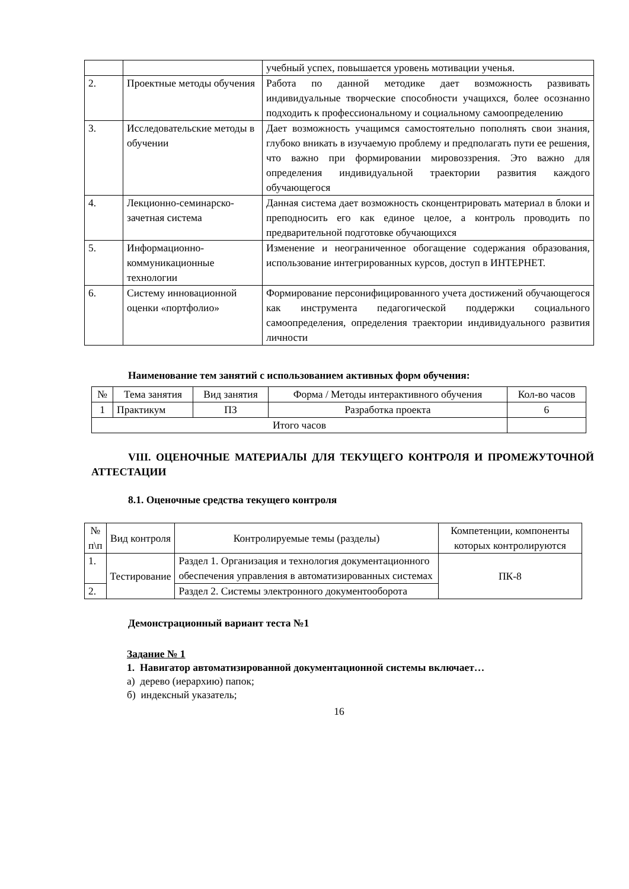| | | учебный успех, повышается уровень мотивации ученья. |
| 2. | Проектные методы обучения | Работа по данной методике дает возможность развивать индивидуальные творческие способности учащихся, более осознанно подходить к профессиональному и социальному самоопределению |
| 3. | Исследовательские методы в обучении | Дает возможность учащимся самостоятельно пополнять свои знания, глубоко вникать в изучаемую проблему и предполагать пути ее решения, что важно при формировании мировоззрения. Это важно для определения индивидуальной траектории развития каждого обучающегося |
| 4. | Лекционно-семинарско-зачетная система | Данная система дает возможность сконцентрировать материал в блоки и преподносить его как единое целое, а контроль проводить по предварительной подготовке обучающихся |
| 5. | Информационно-коммуникационные технологии | Изменение и неограниченное обогащение содержания образования, использование интегрированных курсов, доступ в ИНТЕРНЕТ. |
| 6. | Систему инновационной оценки «портфолио» | Формирование персонифицированного учета достижений обучающегося как инструмента педагогической поддержки социального самоопределения, определения траектории индивидуального развития личности |
Наименование тем занятий с использованием активных форм обучения:
| № | Тема занятия | Вид занятия | Форма / Методы интерактивного обучения | Кол-во часов |
| --- | --- | --- | --- | --- |
| 1 | Практикум | ПЗ | Разработка проекта | 6 |
| Итого часов | | | | |
VIII. ОЦЕНОЧНЫЕ МАТЕРИАЛЫ ДЛЯ ТЕКУЩЕГО КОНТРОЛЯ И ПРОМЕЖУТОЧНОЙ АТТЕСТАЦИИ
8.1. Оценочные средства текущего контроля
| № п\п | Вид контроля | Контролируемые темы (разделы) | Компетенции, компоненты которых контролируются |
| --- | --- | --- | --- |
| 1. | Тестирование | Раздел 1. Организация и технология документационного обеспечения управления в автоматизированных системах | ПК-8 |
| 2. | | Раздел 2. Системы электронного документооборота | |
Демонстрационный вариант теста №1
Задание № 1
1. Навигатор автоматизированной документационной системы включает…
а) дерево (иерархию) папок;
б) индексный указатель;
16